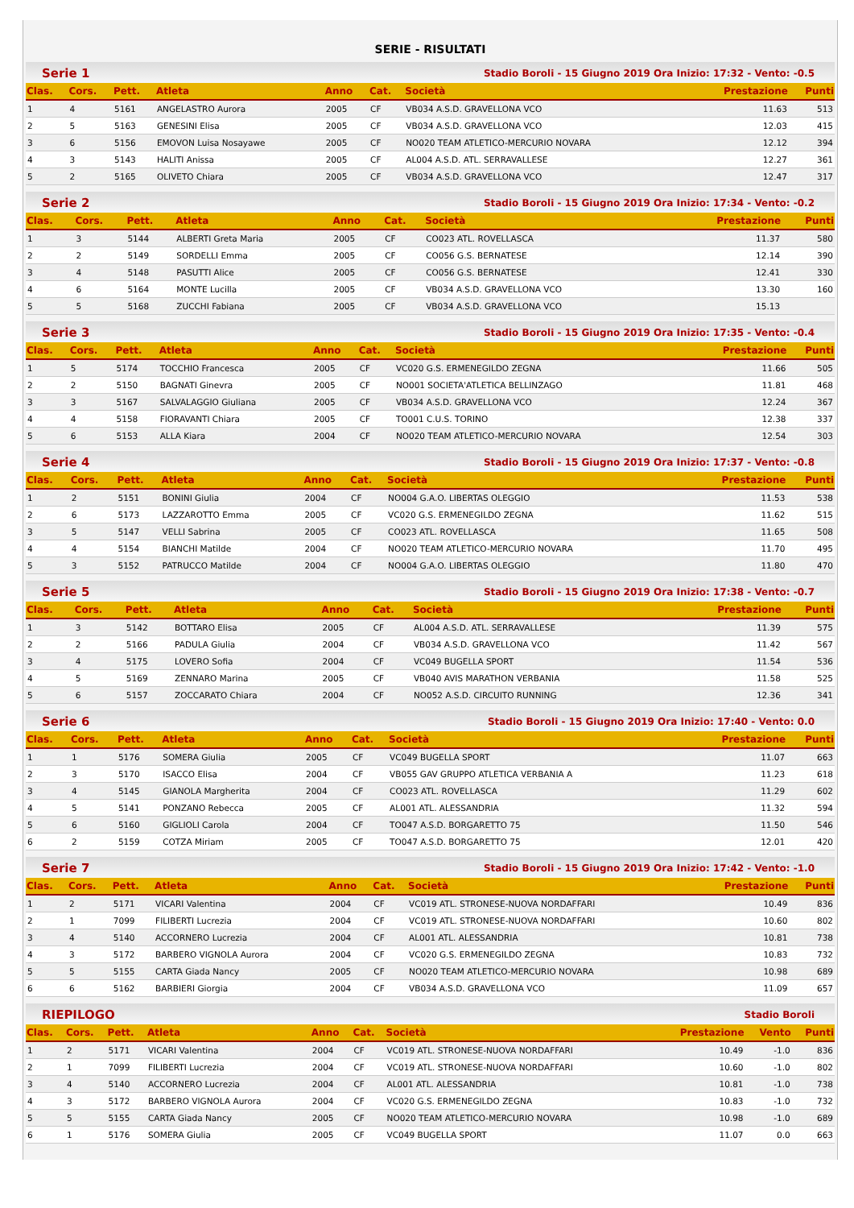SERIE - RISULTATI
Serie 1 Stadio Boroli - 15 Giugno 2019 Ora Inizio: 17:32 - Vento: -0.5
| Clas. | Cors. | Pett. | Atleta | Anno | Cat. | Società | Prestazione | Punti |
| --- | --- | --- | --- | --- | --- | --- | --- | --- |
| 1 | 4 | 5161 | ANGELASTRO Aurora | 2005 | CF | VB034 A.S.D. GRAVELLONA VCO | 11.63 | 513 |
| 2 | 5 | 5163 | GENESINI Elisa | 2005 | CF | VB034 A.S.D. GRAVELLONA VCO | 12.03 | 415 |
| 3 | 6 | 5156 | EMOVON Luisa Nosayawe | 2005 | CF | NO020 TEAM ATLETICO-MERCURIO NOVARA | 12.12 | 394 |
| 4 | 3 | 5143 | HALITI Anissa | 2005 | CF | AL004 A.S.D. ATL. SERRAVALLESE | 12.27 | 361 |
| 5 | 2 | 5165 | OLIVETO Chiara | 2005 | CF | VB034 A.S.D. GRAVELLONA VCO | 12.47 | 317 |
Serie 2 Stadio Boroli - 15 Giugno 2019 Ora Inizio: 17:34 - Vento: -0.2
| Clas. | Cors. | Pett. | Atleta | Anno | Cat. | Società | Prestazione | Punti |
| --- | --- | --- | --- | --- | --- | --- | --- | --- |
| 1 | 3 | 5144 | ALBERTI Greta Maria | 2005 | CF | CO023 ATL. ROVELLASCA | 11.37 | 580 |
| 2 | 2 | 5149 | SORDELLI Emma | 2005 | CF | CO056 G.S. BERNATESE | 12.14 | 390 |
| 3 | 4 | 5148 | PASUTTI Alice | 2005 | CF | CO056 G.S. BERNATESE | 12.41 | 330 |
| 4 | 6 | 5164 | MONTE Lucilla | 2005 | CF | VB034 A.S.D. GRAVELLONA VCO | 13.30 | 160 |
| 5 | 5 | 5168 | ZUCCHI Fabiana | 2005 | CF | VB034 A.S.D. GRAVELLONA VCO | 15.13 | |
Serie 3 Stadio Boroli - 15 Giugno 2019 Ora Inizio: 17:35 - Vento: -0.4
| Clas. | Cors. | Pett. | Atleta | Anno | Cat. | Società | Prestazione | Punti |
| --- | --- | --- | --- | --- | --- | --- | --- | --- |
| 1 | 5 | 5174 | TOCCHIO Francesca | 2005 | CF | VC020 G.S. ERMENEGILDO ZEGNA | 11.66 | 505 |
| 2 | 2 | 5150 | BAGNATI Ginevra | 2005 | CF | NO001 SOCIETA'ATLETICA BELLINZAGO | 11.81 | 468 |
| 3 | 3 | 5167 | SALVALAGGIO Giuliana | 2005 | CF | VB034 A.S.D. GRAVELLONA VCO | 12.24 | 367 |
| 4 | 4 | 5158 | FIORAVANTI Chiara | 2005 | CF | TO001 C.U.S. TORINO | 12.38 | 337 |
| 5 | 6 | 5153 | ALLA Kiara | 2004 | CF | NO020 TEAM ATLETICO-MERCURIO NOVARA | 12.54 | 303 |
Serie 4 Stadio Boroli - 15 Giugno 2019 Ora Inizio: 17:37 - Vento: -0.8
| Clas. | Cors. | Pett. | Atleta | Anno | Cat. | Società | Prestazione | Punti |
| --- | --- | --- | --- | --- | --- | --- | --- | --- |
| 1 | 2 | 5151 | BONINI Giulia | 2004 | CF | NO004 G.A.O. LIBERTAS OLEGGIO | 11.53 | 538 |
| 2 | 6 | 5173 | LAZZAROTTO Emma | 2005 | CF | VC020 G.S. ERMENEGILDO ZEGNA | 11.62 | 515 |
| 3 | 5 | 5147 | VELLI Sabrina | 2005 | CF | CO023 ATL. ROVELLASCA | 11.65 | 508 |
| 4 | 4 | 5154 | BIANCHI Matilde | 2004 | CF | NO020 TEAM ATLETICO-MERCURIO NOVARA | 11.70 | 495 |
| 5 | 3 | 5152 | PATRUCCO Matilde | 2004 | CF | NO004 G.A.O. LIBERTAS OLEGGIO | 11.80 | 470 |
Serie 5 Stadio Boroli - 15 Giugno 2019 Ora Inizio: 17:38 - Vento: -0.7
| Clas. | Cors. | Pett. | Atleta | Anno | Cat. | Società | Prestazione | Punti |
| --- | --- | --- | --- | --- | --- | --- | --- | --- |
| 1 | 3 | 5142 | BOTTARO Elisa | 2005 | CF | AL004 A.S.D. ATL. SERRAVALLESE | 11.39 | 575 |
| 2 | 2 | 5166 | PADULA Giulia | 2004 | CF | VB034 A.S.D. GRAVELLONA VCO | 11.42 | 567 |
| 3 | 4 | 5175 | LOVERO Sofia | 2004 | CF | VC049 BUGELLA SPORT | 11.54 | 536 |
| 4 | 5 | 5169 | ZENNARO Marina | 2005 | CF | VB040 AVIS MARATHON VERBANIA | 11.58 | 525 |
| 5 | 6 | 5157 | ZOCCARATO Chiara | 2004 | CF | NO052 A.S.D. CIRCUITO RUNNING | 12.36 | 341 |
Serie 6 Stadio Boroli - 15 Giugno 2019 Ora Inizio: 17:40 - Vento: 0.0
| Clas. | Cors. | Pett. | Atleta | Anno | Cat. | Società | Prestazione | Punti |
| --- | --- | --- | --- | --- | --- | --- | --- | --- |
| 1 | 1 | 5176 | SOMERA Giulia | 2005 | CF | VC049 BUGELLA SPORT | 11.07 | 663 |
| 2 | 3 | 5170 | ISACCO Elisa | 2004 | CF | VB055 GAV GRUPPO ATLETICA VERBANIA A | 11.23 | 618 |
| 3 | 4 | 5145 | GIANOLA Margherita | 2004 | CF | CO023 ATL. ROVELLASCA | 11.29 | 602 |
| 4 | 5 | 5141 | PONZANO Rebecca | 2005 | CF | AL001 ATL. ALESSANDRIA | 11.32 | 594 |
| 5 | 6 | 5160 | GIGLIOLI Carola | 2004 | CF | TO047 A.S.D. BORGARETTO 75 | 11.50 | 546 |
| 6 | 2 | 5159 | COTZA Miriam | 2005 | CF | TO047 A.S.D. BORGARETTO 75 | 12.01 | 420 |
Serie 7 Stadio Boroli - 15 Giugno 2019 Ora Inizio: 17:42 - Vento: -1.0
| Clas. | Cors. | Pett. | Atleta | Anno | Cat. | Società | Prestazione | Punti |
| --- | --- | --- | --- | --- | --- | --- | --- | --- |
| 1 | 2 | 5171 | VICARI Valentina | 2004 | CF | VC019 ATL. STRONESE-NUOVA NORDAFFARI | 10.49 | 836 |
| 2 | 1 | 7099 | FILIBERTI Lucrezia | 2004 | CF | VC019 ATL. STRONESE-NUOVA NORDAFFARI | 10.60 | 802 |
| 3 | 4 | 5140 | ACCORNERO Lucrezia | 2004 | CF | AL001 ATL. ALESSANDRIA | 10.81 | 738 |
| 4 | 3 | 5172 | BARBERO VIGNOLA Aurora | 2004 | CF | VC020 G.S. ERMENEGILDO ZEGNA | 10.83 | 732 |
| 5 | 5 | 5155 | CARTA Giada Nancy | 2005 | CF | NO020 TEAM ATLETICO-MERCURIO NOVARA | 10.98 | 689 |
| 6 | 6 | 5162 | BARBIERI Giorgia | 2004 | CF | VB034 A.S.D. GRAVELLONA VCO | 11.09 | 657 |
RIEPILOGO Stadio Boroli
| Clas. | Cors. | Pett. | Atleta | Anno | Cat. | Società | Prestazione | Vento | Punti |
| --- | --- | --- | --- | --- | --- | --- | --- | --- | --- |
| 1 | 2 | 5171 | VICARI Valentina | 2004 | CF | VC019 ATL. STRONESE-NUOVA NORDAFFARI | 10.49 | -1.0 | 836 |
| 2 | 1 | 7099 | FILIBERTI Lucrezia | 2004 | CF | VC019 ATL. STRONESE-NUOVA NORDAFFARI | 10.60 | -1.0 | 802 |
| 3 | 4 | 5140 | ACCORNERO Lucrezia | 2004 | CF | AL001 ATL. ALESSANDRIA | 10.81 | -1.0 | 738 |
| 4 | 3 | 5172 | BARBERO VIGNOLA Aurora | 2004 | CF | VC020 G.S. ERMENEGILDO ZEGNA | 10.83 | -1.0 | 732 |
| 5 | 5 | 5155 | CARTA Giada Nancy | 2005 | CF | NO020 TEAM ATLETICO-MERCURIO NOVARA | 10.98 | -1.0 | 689 |
| 6 | 1 | 5176 | SOMERA Giulia | 2005 | CF | VC049 BUGELLA SPORT | 11.07 | 0.0 | 663 |